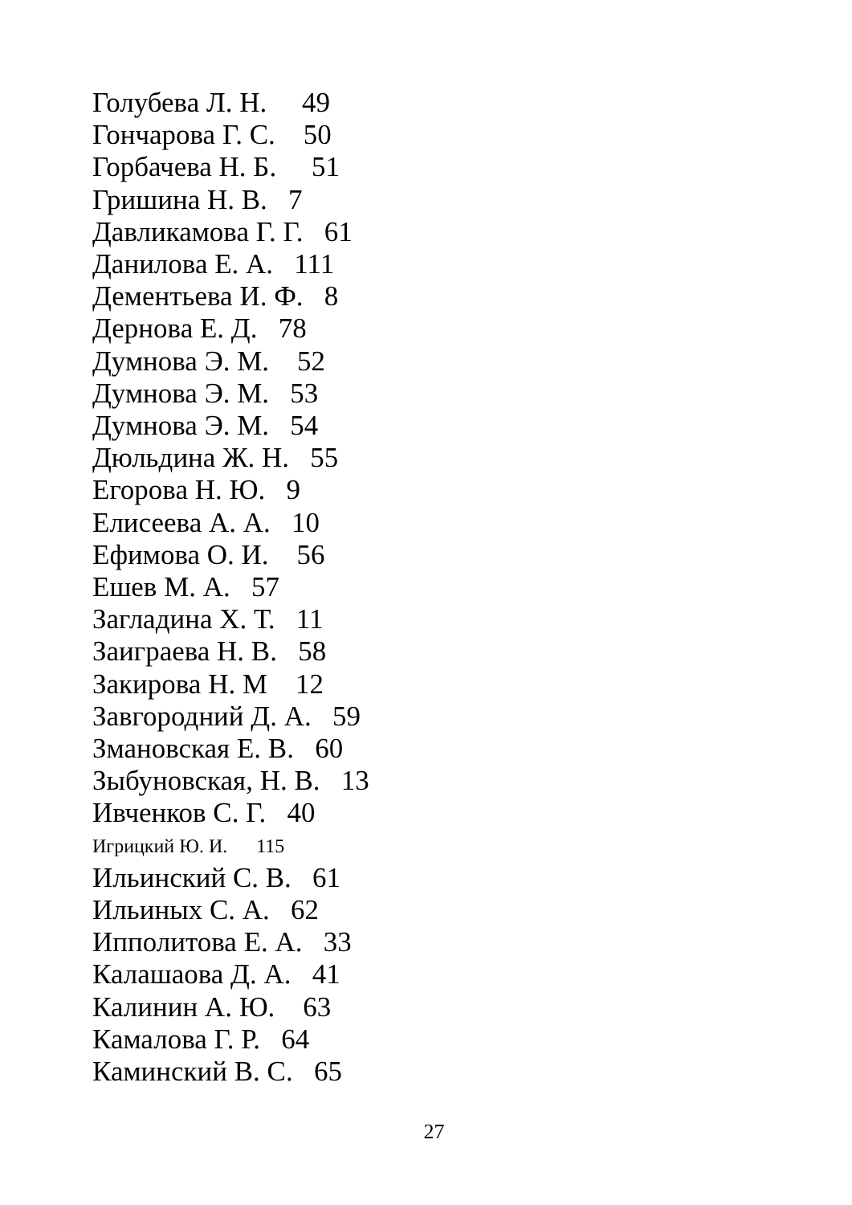Голубева Л. Н. 49
Гончарова Г. С. 50
Горбачева Н. Б. 51
Гришина Н. В. 7
Давликамова Г. Г. 61
Данилова Е. А. 111
Дементьева И. Ф. 8
Дернова Е. Д. 78
Думнова Э. М. 52
Думнова Э. М. 53
Думнова Э. М. 54
Дюльдина Ж. Н. 55
Егорова Н. Ю. 9
Елисеева А. А. 10
Ефимова О. И. 56
Ешев М. А. 57
Загладина Х. Т. 11
Заиграева Н. В. 58
Закирова Н. М 12
Завгородний Д. А. 59
Змановская Е. В. 60
Зыбуновская, Н. В. 13
Ивченков С. Г. 40
Игрицкий Ю. И. 115
Ильинский С. В. 61
Ильиных С. А. 62
Ипполитова Е. А. 33
Калашаова Д. А. 41
Калинин А. Ю. 63
Камалова Г. Р. 64
Каминский В. С. 65
27